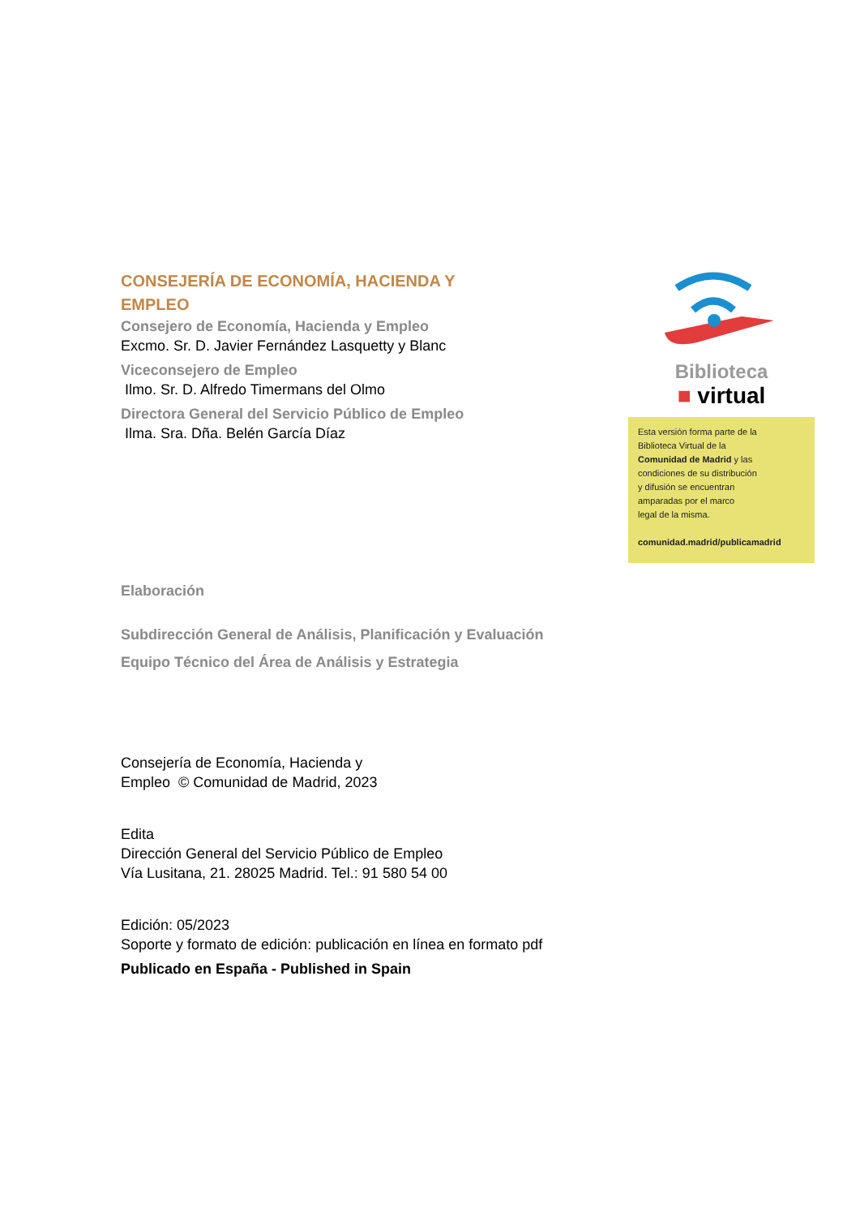CONSEJERÍA DE ECONOMÍA, HACIENDA Y
EMPLEO
Consejero de Economía, Hacienda y Empleo
Excmo. Sr. D. Javier Fernández Lasquetty y Blanc
Viceconsejero de Empleo
Ilmo. Sr. D. Alfredo Timermans del Olmo
Directora General del Servicio Público de Empleo
Ilma. Sra. Dña. Belén García Díaz
Elaboración
Subdirección General de Análisis, Planificación y Evaluación
Equipo Técnico del Área de Análisis y Estrategia
Consejería de Economía, Hacienda y
Empleo © Comunidad de Madrid, 2023
Edita
Dirección General del Servicio Público de Empleo
Vía Lusitana, 21. 28025 Madrid. Tel.: 91 580 54 00
Edición: 05/2023
Soporte y formato de edición: publicación en línea en formato pdf
Publicado en España - Published in Spain
Biblioteca
■ virtual
Esta versión forma parte de la
Biblioteca Virtual de la
Comunidad de Madrid y las
condiciones de su distribución
y difusión se encuentran
amparadas por el marco
legal de la misma.
comunidad.madrid/publicamadrid